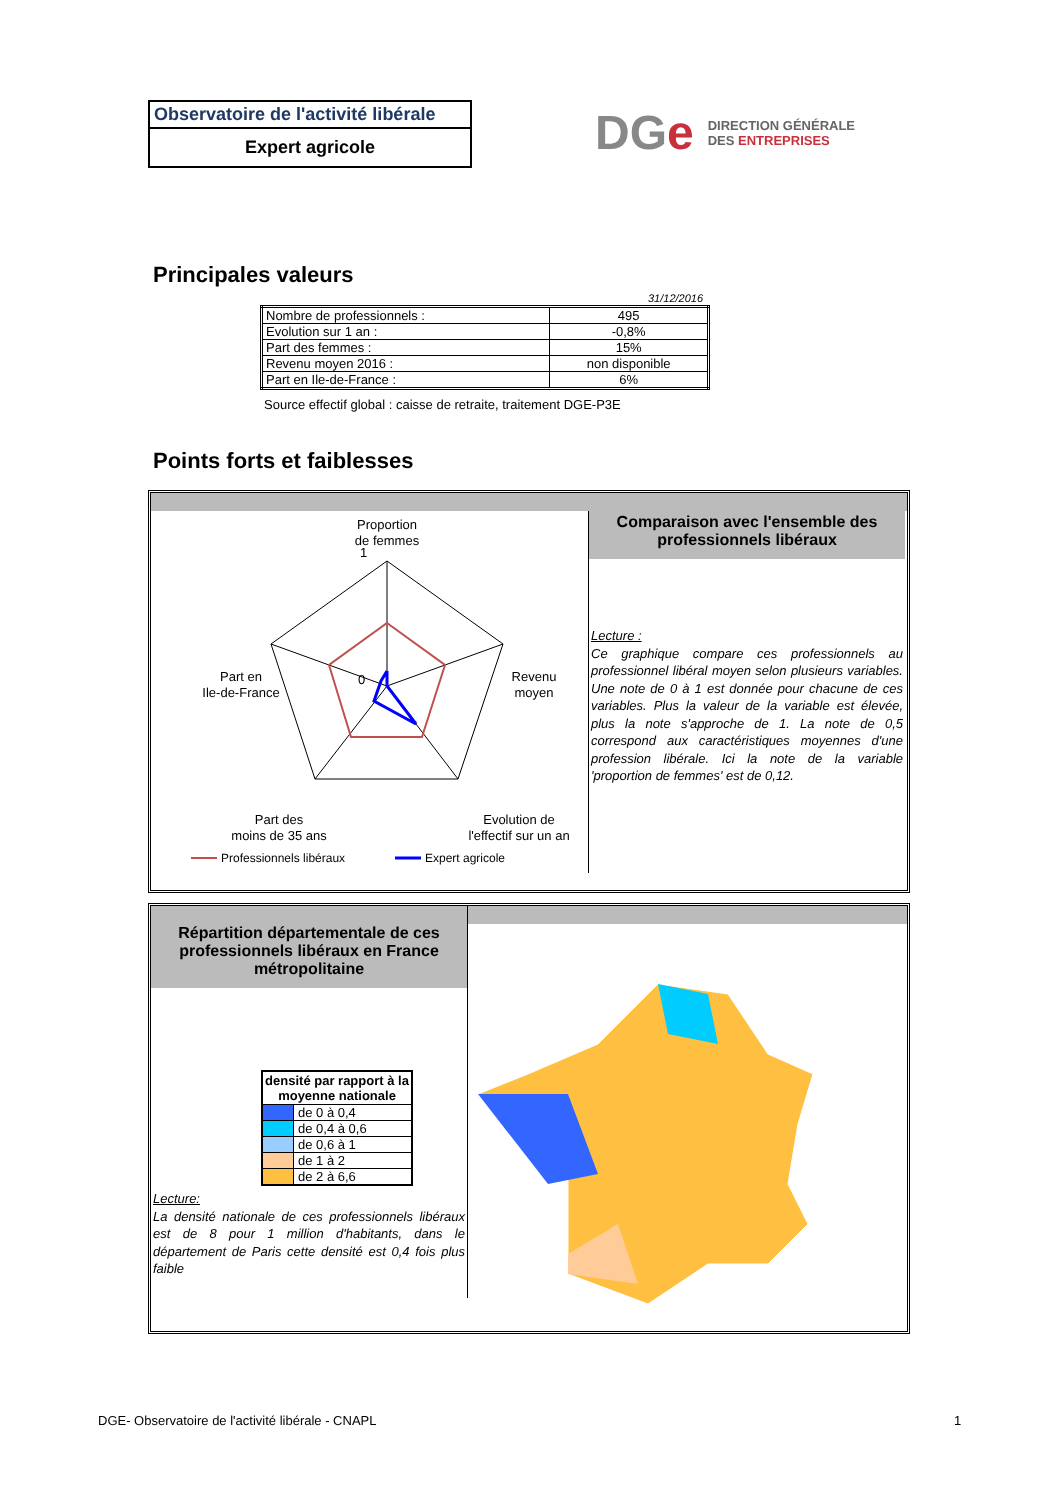Observatoire de l'activité libérale
Expert agricole
DGe DIRECTION GÉNÉRALE
DES ENTREPRISES
Principales valeurs
31/12/2016
| Nombre de professionnels : | 495 |
| Evolution sur 1 an : | -0,8% |
| Part des femmes : | 15% |
| Revenu moyen 2016 : | non disponible |
| Part en Ile-de-France : | 6% |
Source effectif global : caisse de retraite, traitement DGE-P3E
Points forts et faiblesses
Proportion
de femmes
1
0
Part en
Ile-de-France
Revenu
moyen
Part des
moins de 35 ans
Evolution de
l'effectif sur un an
Professionnels libéraux
Expert agricole
Comparaison avec l'ensemble des professionnels libéraux
Lecture :
Ce graphique compare ces professionnels au professionnel libéral moyen selon plusieurs variables. Une note de 0 à 1 est donnée pour chacune de ces variables. Plus la valeur de la variable est élevée, plus la note s'approche de 1. La note de 0,5 correspond aux caractéristiques moyennes d'une profession libérale. Ici la note de la variable 'proportion de femmes' est de 0,12.
Répartition départementale de ces professionnels libéraux en France métropolitaine
| densité par rapport à la moyenne nationale | |
| --- | --- |
| | de 0 à 0,4 |
| | de 0,4 à 0,6 |
| | de 0,6 à 1 |
| | de 1 à 2 |
| | de 2 à 6,6 |
Lecture:
La densité nationale de ces professionnels libéraux est de 8 pour 1 million d'habitants, dans le département de Paris cette densité est 0,4 fois plus faible
DGE- Observatoire de l'activité libérale - CNAPL
1